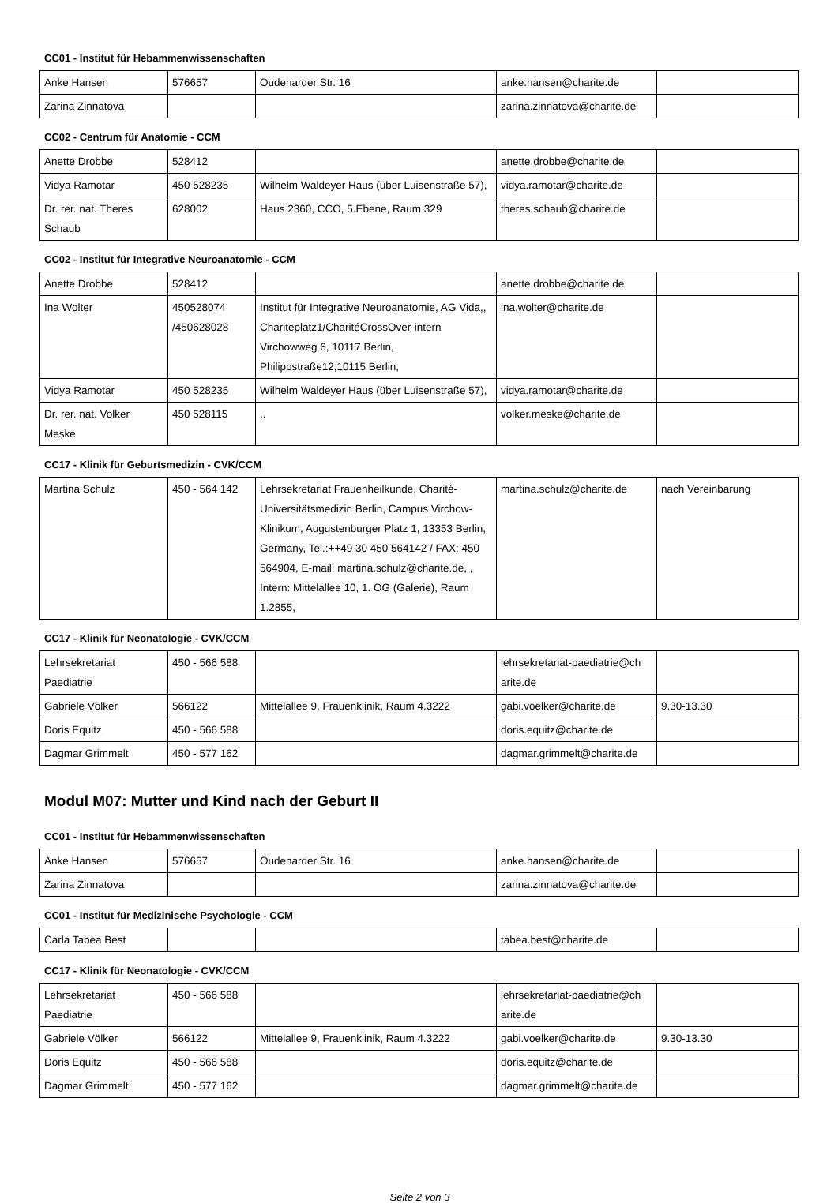CC01 - Institut für Hebammenwissenschaften
| Anke Hansen | 576657 | Oudenarder Str. 16 | anke.hansen@charite.de | |
| Zarina Zinnatova | | | zarina.zinnatova@charite.de | |
CC02 - Centrum für Anatomie - CCM
| Anette Drobbe | 528412 | | anette.drobbe@charite.de | |
| Vidya Ramotar | 450 528235 | Wilhelm Waldeyer Haus (über Luisenstraße 57), | vidya.ramotar@charite.de | |
| Dr. rer. nat. Theres Schaub | 628002 | Haus 2360, CCO, 5.Ebene, Raum 329 | theres.schaub@charite.de | |
CC02 - Institut für Integrative Neuroanatomie - CCM
| Anette Drobbe | 528412 | | anette.drobbe@charite.de | |
| Ina Wolter | 450528074 /450628028 | Institut für Integrative Neuroanatomie, AG Vida,, Chariteplatz1/CharitéCrossOver-intern Virchowweg 6, 10117 Berlin, Philippstraße12,10115 Berlin, | ina.wolter@charite.de | |
| Vidya Ramotar | 450 528235 | Wilhelm Waldeyer Haus (über Luisenstraße 57), | vidya.ramotar@charite.de | |
| Dr. rer. nat. Volker Meske | 450 528115 | .. | volker.meske@charite.de | |
CC17 - Klinik für Geburtsmedizin - CVK/CCM
| Martina Schulz | 450 - 564 142 | Lehrsekretariat Frauenheilkunde, Charité-Universitätsmedizin Berlin, Campus Virchow-Klinikum, Augustenburger Platz 1, 13353 Berlin, Germany, Tel.:++49 30 450 564142 / FAX: 450 564904, E-mail: martina.schulz@charite.de, , Intern: Mittelallee 10, 1. OG (Galerie), Raum 1.2855, | martina.schulz@charite.de | nach Vereinbarung |
CC17 - Klinik für Neonatologie - CVK/CCM
| Lehrsekretariat Paediatrie | 450 - 566 588 | | lehrsekretariat-paediatrie@ch arite.de | |
| Gabriele Völker | 566122 | Mittelallee 9, Frauenklinik, Raum 4.3222 | gabi.voelker@charite.de | 9.30-13.30 |
| Doris Equitz | 450 - 566 588 | | doris.equitz@charite.de | |
| Dagmar Grimmelt | 450 - 577 162 | | dagmar.grimmelt@charite.de | |
Modul M07: Mutter und Kind nach der Geburt II
CC01 - Institut für Hebammenwissenschaften
| Anke Hansen | 576657 | Oudenarder Str. 16 | anke.hansen@charite.de | |
| Zarina Zinnatova | | | zarina.zinnatova@charite.de | |
CC01 - Institut für Medizinische Psychologie - CCM
| Carla Tabea Best | | | tabea.best@charite.de | |
CC17 - Klinik für Neonatologie - CVK/CCM
| Lehrsekretariat Paediatrie | 450 - 566 588 | | lehrsekretariat-paediatrie@ch arite.de | |
| Gabriele Völker | 566122 | Mittelallee 9, Frauenklinik, Raum 4.3222 | gabi.voelker@charite.de | 9.30-13.30 |
| Doris Equitz | 450 - 566 588 | | doris.equitz@charite.de | |
| Dagmar Grimmelt | 450 - 577 162 | | dagmar.grimmelt@charite.de | |
Seite 2 von 3